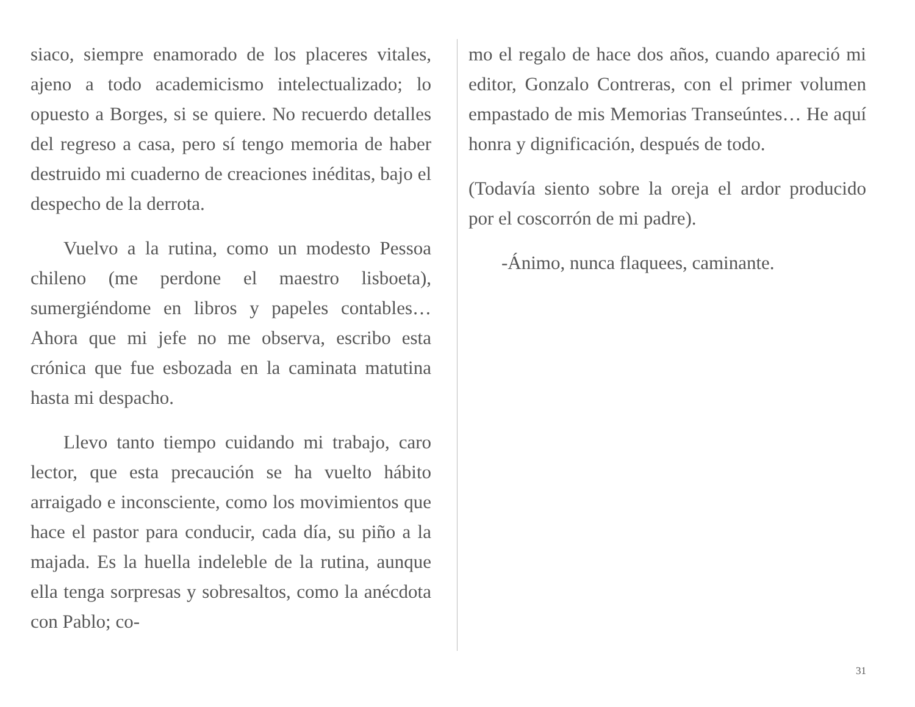siaco, siempre enamorado de los placeres vitales, ajeno a todo academicismo intelectualizado; lo opuesto a Borges, si se quiere. No recuerdo detalles del regreso a casa, pero sí tengo memoria de haber destruido mi cuaderno de creaciones inéditas, bajo el despecho de la derrota.
Vuelvo a la rutina, como un modesto Pessoa chileno (me perdone el maestro lisboeta), sumergiéndome en libros y papeles contables… Ahora que mi jefe no me observa, escribo esta crónica que fue esbozada en la caminata matutina hasta mi despacho.
Llevo tanto tiempo cuidando mi trabajo, caro lector, que esta precaución se ha vuelto hábito arraigado e inconsciente, como los movimientos que hace el pastor para conducir, cada día, su piño a la majada. Es la huella indeleble de la rutina, aunque ella tenga sorpresas y sobresaltos, como la anécdota con Pablo; co-
mo el regalo de hace dos años, cuando apareció mi editor, Gonzalo Contreras, con el primer volumen empastado de mis Memorias Transeúntes… He aquí honra y dignificación, después de todo.
(Todavía siento sobre la oreja el ardor producido por el coscorrón de mi padre).
-Ánimo, nunca flaquees, caminante.
31